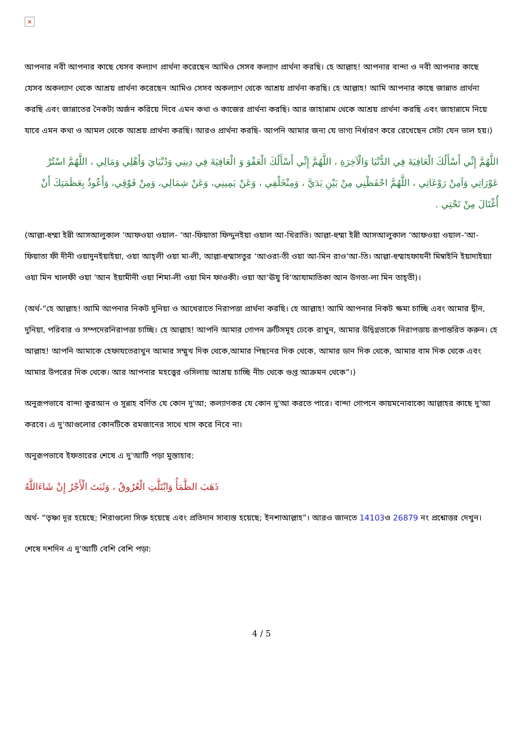×
আপনার নবী আপনার কাছে যেসব কল্যাণ প্রার্থনা করেছেন আমিও সেসব কল্যাণ প্রার্থনা করছি। হে আল্লাহ! আপনার বান্দা ও নবী আপনার কাছে যেসব অকল্যাণ থেকে আশ্রয় প্রার্থনা করেছেন আমিও সেসব অকল্যাণ থেকে আশ্রয় প্রার্থনা করছি। হে আল্লাহ! আমি আপনার কাছে জান্নাত প্রার্থনা করছি এবং জান্নাতের নৈকট্য অর্জন করিয়ে দিবে এমন কথা ও কাজের প্রার্থনা করছি। আর জাহান্নাম থেকে আশ্রয় প্রার্থনা করছি এবং জাহান্নামে নিয়ে যাবে এমন কথা ও আমল থেকে আশ্রয় প্রার্থনা করছি। আরও প্রার্থনা করছি- আপনি আমার জন্য যে ভাগ্য নির্ধারণ করে রেখেছেন সেটা যেন ভাল হয়।)
اللَّهُمَّ إِنِّي أَسْأَلُكَ الْعَافِيَةَ فِي الدُّنْيَا وَالْآخِرَةِ ، اللَّهُمَّ إِنِّي أَسْأَلُكَ الْعَفْوَ وَ الْعَافِيَةَ فِي دِينِي وَدُنْيَايَ وَأَهْلِي وَمَالِي ، اللَّهُمَّ اسْتُرْ عَوْرَاتِي وَآمِنْ رَوْعَاتِي ، اللَّهُمَّ احْفَظْنِي مِنْ بَيْنِ يَدَيَّ ، وَمِنْخَلْفِي ، وَعَنْ يَمِينِي، وَعَنْ شِمَالِي، وَمِنْ فَوْقِي، وَأَعُوذُ بِعَظَمَتِكَ أَنْ أُغْتَالَ مِنْ تَحْتِي .
(আল্লা-হুম্মা ইন্নী আসআলুকাল ‘আফওয়া ওয়াল- ‘আ-ফিয়াতা ফিদ্দুনইয়া ওয়াল আ-খিরাতি। আল্লা-হুম্মা ইন্নী আসআলুকাল ‘আফওয়া ওয়াল-‘আ-ফিয়াতা ফী দীনী ওয়াদুনইয়াইয়া, ওয়া আহ্‌লী ওয়া মা-লী, আল্লা-হুম্মাসতুর ‘আওরা-তী ওয়া আ-মিন রাও‘আ-তি। আল্লা-হুম্মাহফাযনী মিম্বাইনি ইয়াদাইয়্যা ওয়া মিন খালফী ওয়া ‘আন ইয়ামীনী ওয়া শিমা-লী ওয়া মিন ফাওকী। ওয়া আ‘ঊযু বি‘আযামাতিকা আন উগতা-লা মিন তাহ্‌তী)।
(অর্থ-“হে আল্লাহ! আমি আপনার নিকট দুনিয়া ও আখেরাতে নিরাপত্তা প্রার্থনা করছি। হে আল্লাহ! আমি আপনার নিকট ক্ষমা চাচ্ছি এবং আমার দ্বীন, দুনিয়া, পরিবার ও সম্পদেরনিরাপত্তা চাচ্ছি। হে আল্লাহ! আপনি আমার গোপন ত্রুটিসমূহ ঢেকে রাখুন, আমার উদ্বিগ্নতাকে নিরাপত্তায় রূপান্তরিত করুন। হে আল্লাহ! আপনি আমাকে হেফাযতেরাখুন আমার সম্মুখ দিক থেকে,আমার পিছনের দিক থেকে, আমার ডান দিক থেকে, আমার বাম দিক থেকে এবং আমার উপরের দিক থেকে। আর আপনার মহত্ত্বের ওসিলায় আশ্রয় চাচ্ছি নীচ থেকে গুপ্ত আক্রমন থেকে”।)
অনুরূপভাবে বান্দা কুরআন ও সুন্নাহ বর্ণিত যে কোন দু'আ; কল্যাণকর যে কোন দু'আ করতে পারে। বান্দা গোপনে কায়মনোবাক্যে আল্লাহর কাছে দু'আ করবে। এ দু'আগুলোর কোনটিকে রমজানের সাথে খাস করে নিবে না।
অনুরূপভাবে ইফতারের শেষে এ দু'আটি পড়া মুস্তাহাব:
ذَهَبَ الظَّمَأُ وَابْتَلَّتِ الْعُرُوقُ ، وَثَبَتَ الْأَجْرُ إِنْ شَاءَاللَّهُ
অর্থ- “তৃষ্ণা দূর হয়েছে; শিরাগুলো সিক্ত হয়েছে এবং প্রতিদান সাব্যস্ত হয়েছে; ইনশাআল্লাহ”। আরও জানতে 14103ও 26879 নং প্রশ্নোত্তর দেখুন।
শেষে দশদিন এ দু'আটি বেশি বেশি পড়া:
4 / 5